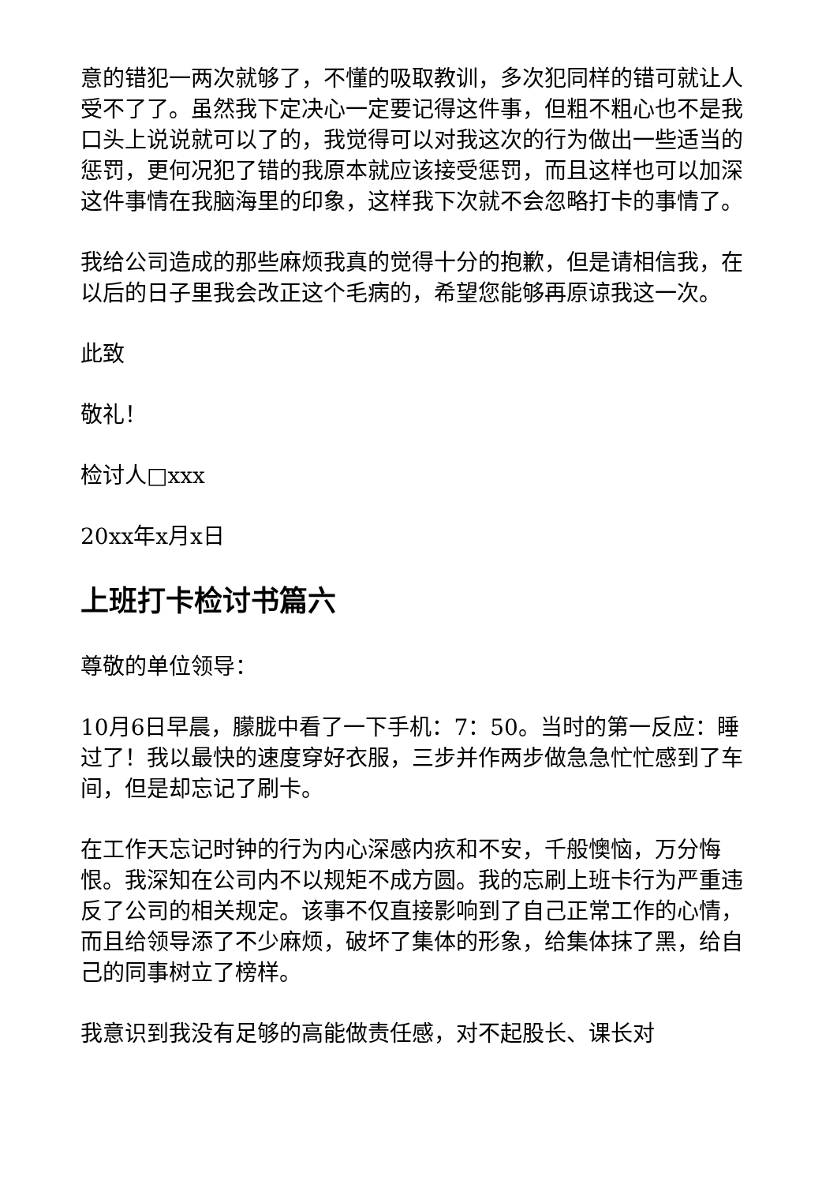意的错犯一两次就够了，不懂的吸取教训，多次犯同样的错可就让人受不了了。虽然我下定决心一定要记得这件事，但粗不粗心也不是我口头上说说就可以了的，我觉得可以对我这次的行为做出一些适当的惩罚，更何况犯了错的我原本就应该接受惩罚，而且这样也可以加深这件事情在我脑海里的印象，这样我下次就不会忽略打卡的事情了。
我给公司造成的那些麻烦我真的觉得十分的抱歉，但是请相信我，在以后的日子里我会改正这个毛病的，希望您能够再原谅我这一次。
此致
敬礼！
检讨人□xxx
20xx年x月x日
上班打卡检讨书篇六
尊敬的单位领导：
10月6日早晨，朦胧中看了一下手机：7：50。当时的第一反应：睡过了！我以最快的速度穿好衣服，三步并作两步做急急忙忙感到了车间，但是却忘记了刷卡。
在工作天忘记时钟的行为内心深感内疚和不安，千般懊恼，万分悔恨。我深知在公司内不以规矩不成方圆。我的忘刷上班卡行为严重违反了公司的相关规定。该事不仅直接影响到了自己正常工作的心情，而且给领导添了不少麻烦，破坏了集体的形象，给集体抹了黑，给自己的同事树立了榜样。
我意识到我没有足够的高能做责任感，对不起股长、课长对